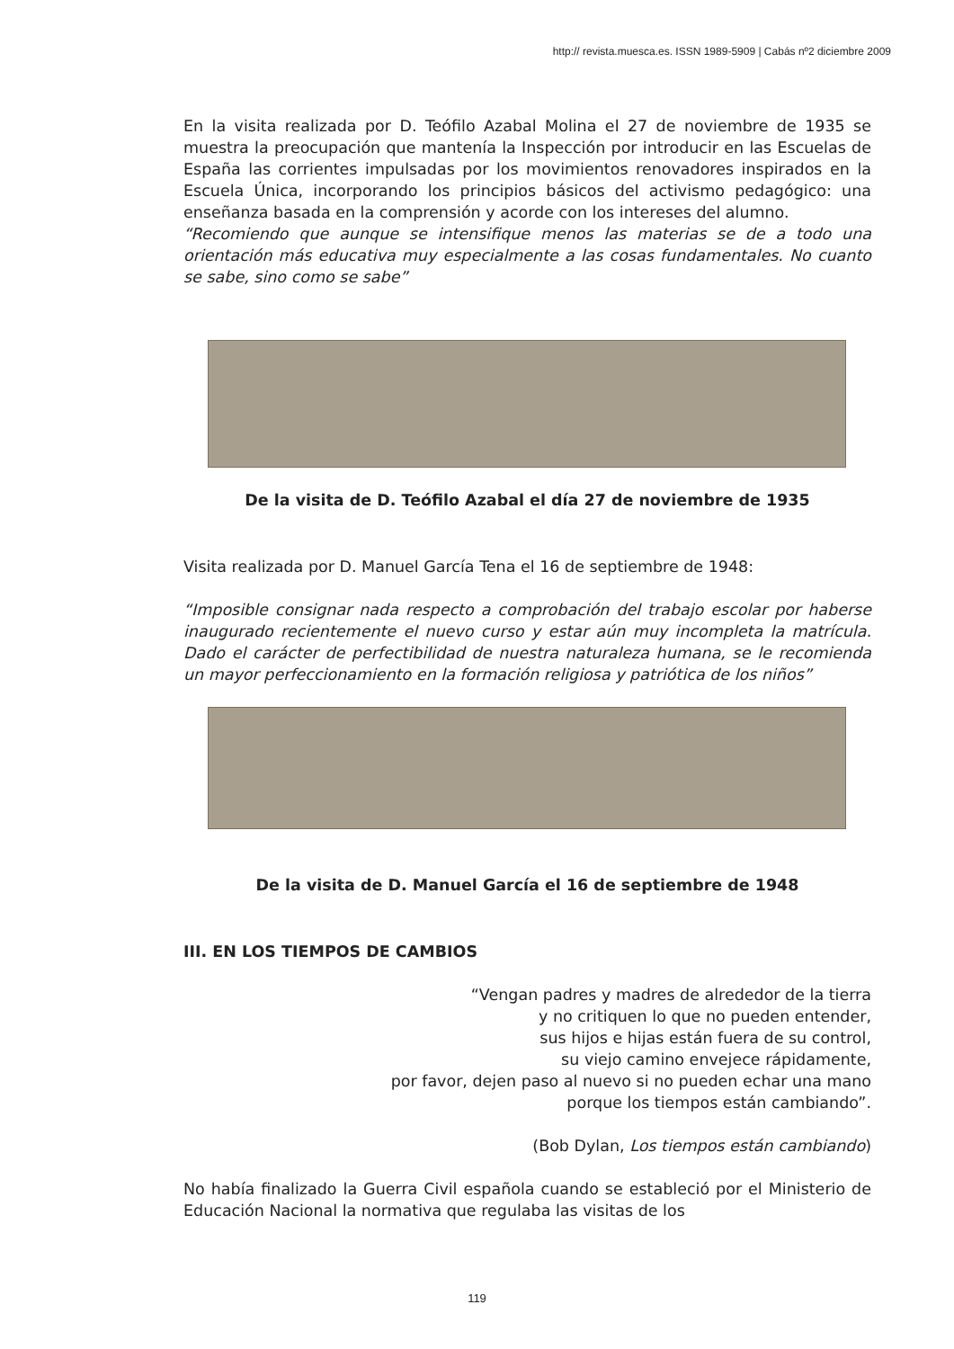http:// revista.muesca.es. ISSN 1989-5909 | Cabás nº2 diciembre 2009
En la visita realizada por D. Teófilo Azabal Molina el 27 de noviembre de 1935 se muestra la preocupación que mantenía la Inspección por introducir en las Escuelas de España las corrientes impulsadas por los movimientos renovadores inspirados en la Escuela Única, incorporando los principios básicos del activismo pedagógico: una enseñanza basada en la comprensión y acorde con los intereses del alumno.
“Recomiendo que aunque se intensifique menos las materias se de a todo una orientación más educativa muy especialmente a las cosas fundamentales. No cuanto se sabe, sino como se sabe”
De la visita de D. Teófilo Azabal el día 27 de noviembre de 1935
Visita realizada por D. Manuel García Tena el 16 de septiembre de 1948:
“Imposible consignar nada respecto a comprobación del trabajo escolar por haberse inaugurado recientemente el nuevo curso y estar aún muy incompleta la matrícula. Dado el carácter de perfectibilidad de nuestra naturaleza humana, se le recomienda un mayor perfeccionamiento en la formación religiosa y patriótica de los niños”
De la visita de D. Manuel García el 16 de septiembre de 1948
III. EN LOS TIEMPOS DE CAMBIOS
“Vengan padres y madres de alrededor de la tierra
y no critiquen lo que no pueden entender,
sus hijos e hijas están fuera de su control,
su viejo camino envejece rápidamente,
por favor, dejen paso al nuevo si no pueden echar una mano
porque los tiempos están cambiando”.
(Bob Dylan, Los tiempos están cambiando)
No había finalizado la Guerra Civil española cuando se estableció por el Ministerio de Educación Nacional la normativa que regulaba las visitas de los
119